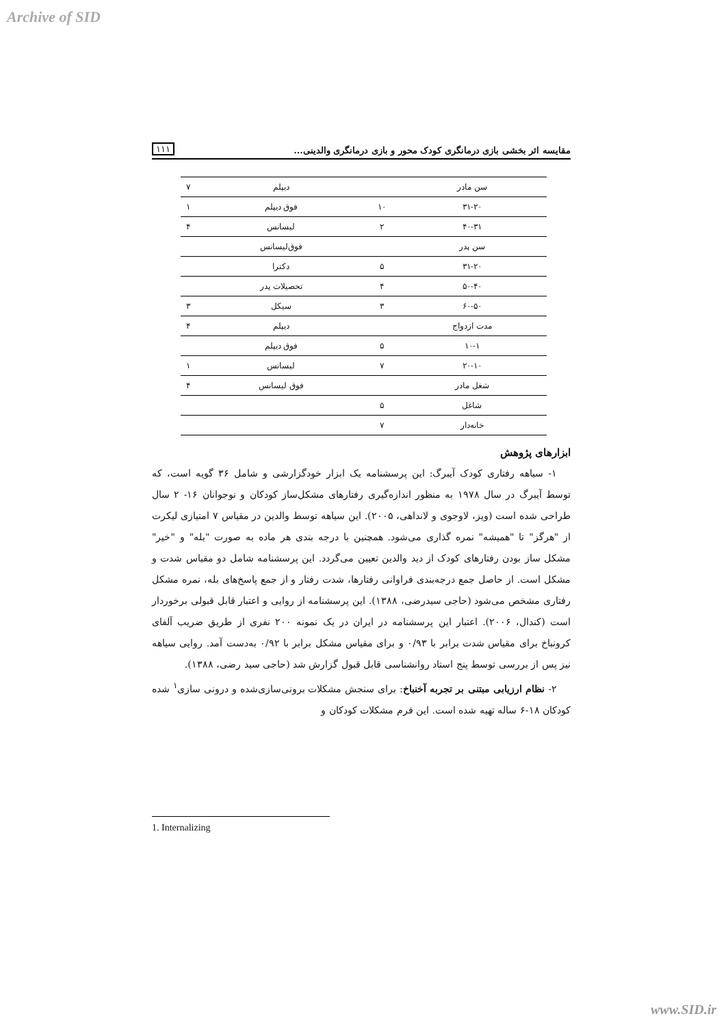Archive of SID
۱۱۱ مقایسه اثر بخشی بازی درمانگری کودک محور و بازی درمانگری والدینی...
| سن مادر | | دیپلم | ۷ |
| ۳۱-۲۰ | ۱۰ | فوق دیپلم | ۱ |
| ۴۰-۳۱ | ۲ | لیسانس | ۴ |
| سن پدر | | فوق‌لیسانس | |
| ۳۱-۲۰ | ۵ | دکترا | |
| ۵۰-۴۰ | ۴ | تحصیلات پدر | |
| ۶۰-۵۰ | ۳ | سیکل | ۳ |
| مدت ازدواج | | دیپلم | ۴ |
| ۱۰-۱ | ۵ | فوق دیپلم | |
| ۲۰-۱۰ | ۷ | لیسانس | ۱ |
| شغل مادر | | فوق لیسانس | ۴ |
| شاغل | ۵ | | |
| خانه‌دار | ۷ | | |
ابزارهای پژوهش
۱- سیاهه رفتاری کودک آیبرگ: این پرسشنامه یک ابزار خودگزارشی و شامل ۳۶ گویه است، که توسط آیبرگ در سال ۱۹۷۸ به منظور اندازه‌گیری رفتارهای مشکل‌ساز کودکان و نوجوانان ۱۶- ۲ سال طراحی شده است (ویز، لاوجوی و لانداهی، ۲۰۰۵). این سیاهه توسط والدین در مقیاس ۷ امتیازی لیکرت از "هرگز" تا "همیشه" نمره گذاری می‌شود. همچنین با درجه بندی هر ماده به صورت "بله" و "خیر" مشکل ساز بودن رفتارهای کودک از دید والدین تعیین می‌گردد. این پرسشنامه شامل دو مقیاس شدت و مشکل است. از حاصل جمع درجه‌بندی فراوانی رفتارها، شدت رفتار و از جمع پاسخ‌های بله، نمره مشکل رفتاری مشخص می‌شود (حاجی سیدرضی، ۱۳۸۸). این پرسشنامه از روایی و اعتبار قابل قبولی برخوردار است (کندال، ۲۰۰۶). اعتبار این پرسشنامه در ایران در یک نمونه ۲۰۰ نفری از طریق ضریب آلفای کرونباخ برای مقیاس شدت برابر با ۰/۹۳ و برای مقیاس مشکل برابر با ۰/۹۲ به‌دست آمد. روایی سیاهه نیز پس از بررسی توسط پنج استاد روانشناسی قابل قبول گزارش شد (حاجی سید رضی، ۱۳۸۸).
۲- نظام ارزیابی مبتنی بر تجربه آخنباخ: برای سنجش مشکلات برونی‌سازی‌شده و درونی سازی<sup>۱</sup> شده کودکان ۱۸-۶ ساله تهیه شده است. این فرم مشکلات کودکان و
1. Internalizing
www.SID.ir